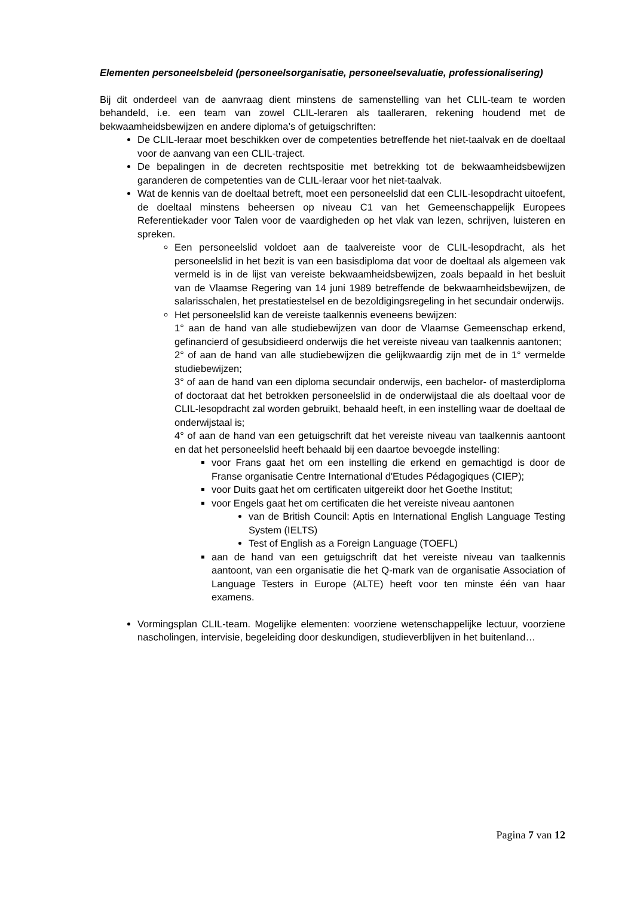Elementen personeelsbeleid (personeelsorganisatie, personeelsevaluatie, professionalisering)
Bij dit onderdeel van de aanvraag dient minstens de samenstelling van het CLIL-team te worden behandeld, i.e. een team van zowel CLIL-leraren als taalleraren, rekening houdend met de bekwaamheidsbewijzen en andere diploma’s of getuigschriften:
De CLIL-leraar moet beschikken over de competenties betreffende het niet-taalvak en de doeltaal voor de aanvang van een CLIL-traject.
De bepalingen in de decreten rechtspositie met betrekking tot de bekwaamheidsbewijzen garanderen de competenties van de CLIL-leraar voor het niet-taalvak.
Wat de kennis van de doeltaal betreft, moet een personeelslid dat een CLIL-lesopdracht uitoefent, de doeltaal minstens beheersen op niveau C1 van het Gemeenschappelijk Europees Referentiekader voor Talen voor de vaardigheden op het vlak van lezen, schrijven, luisteren en spreken.
Een personeelslid voldoet aan de taalvereiste voor de CLIL-lesopdracht, als het personeelslid in het bezit is van een basisdiploma dat voor de doeltaal als algemeen vak vermeld is in de lijst van vereiste bekwaamheidsbewijzen, zoals bepaald in het besluit van de Vlaamse Regering van 14 juni 1989 betreffende de bekwaamheidsbewijzen, de salarisschalen, het prestatiestelsel en de bezoldigingsregeling in het secundair onderwijs.
Het personeelslid kan de vereiste taalkennis eveneens bewijzen:
1° aan de hand van alle studiebewijzen van door de Vlaamse Gemeenschap erkend, gefinancierd of gesubsidieerd onderwijs die het vereiste niveau van taalkennis aantonen;
2° of aan de hand van alle studiebewijzen die gelijkwaardig zijn met de in 1° vermelde studiebewijzen;
3° of aan de hand van een diploma secundair onderwijs, een bachelor- of masterdiploma of doctoraat dat het betrokken personeelslid in de onderwijstaal die als doeltaal voor de CLIL-lesopdracht zal worden gebruikt, behaald heeft, in een instelling waar de doeltaal de onderwijstaal is;
4° of aan de hand van een getuigschrift dat het vereiste niveau van taalkennis aantoont en dat het personeelslid heeft behaald bij een daartoe bevoegde instelling:
voor Frans gaat het om een instelling die erkend en gemachtigd is door de Franse organisatie Centre International d'Etudes Pédagogiques (CIEP);
voor Duits gaat het om certificaten uitgereikt door het Goethe Institut;
voor Engels gaat het om certificaten die het vereiste niveau aantonen
van de British Council: Aptis en International English Language Testing System (IELTS)
Test of English as a Foreign Language (TOEFL)
aan de hand van een getuigschrift dat het vereiste niveau van taalkennis aantoont, van een organisatie die het Q-mark van de organisatie Association of Language Testers in Europe (ALTE) heeft voor ten minste één van haar examens.
Vormingsplan CLIL-team. Mogelijke elementen: voorziene wetenschappelijke lectuur, voorziene nascholingen, intervisie, begeleiding door deskundigen, studieverblijven in het buitenland…
Pagina 7 van 12